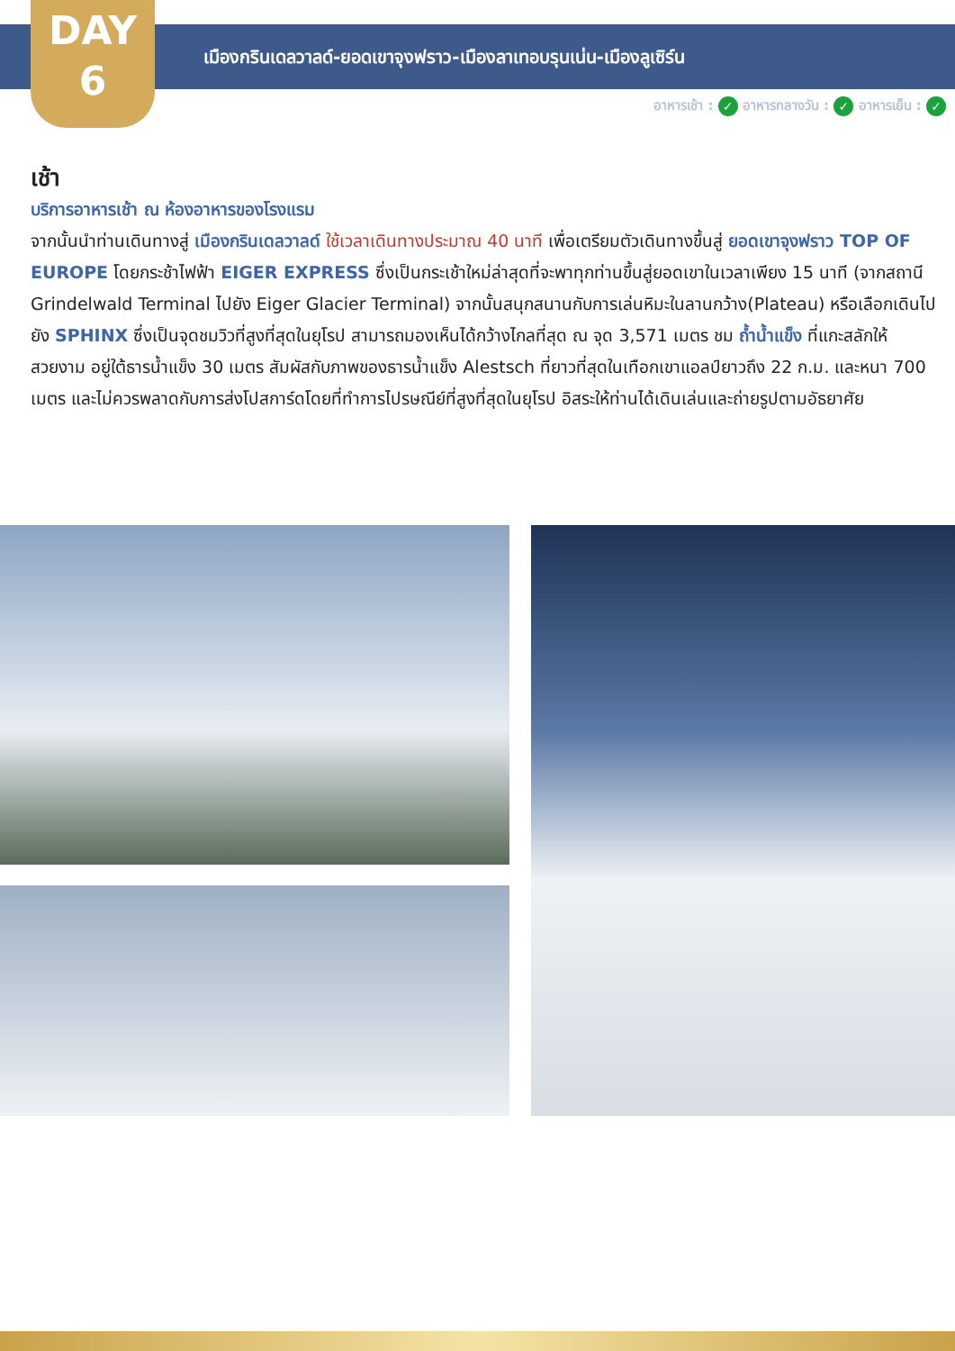DAY
6
เมืองกรินเดลวาลด์-ยอดเขาจุงฟราว-เมืองลาเทอบรุนเน่น-เมืองลูเซิร์น
อาหารเช้า : ✓ อาหารกลางวัน : ✓ อาหารเย็น : ✓
เช้า
บริการอาหารเช้า ณ ห้องอาหารของโรงแรม
จากนั้นนำท่านเดินทางสู่ เมืองกรินเดลวาลด์ ใช้เวลาเดินทางประมาณ 40 นาที เพื่อเตรียมตัวเดินทางขึ้นสู่ ยอดเขาจุงฟราว TOP OF EUROPE โดยกระช้าไฟฟ้า EIGER EXPRESS ซึ่งเป็นกระเช้าใหม่ล่าสุดที่จะพาทุกท่านขึ้นสู่ยอดเขาในเวลาเพียง 15 นาที (จากสถานี Grindelwald Terminal ไปยัง Eiger Glacier Terminal) จากนั้นสนุกสนานกับการเล่นหิมะในลานกว้าง(Plateau) หรือเลือกเดินไปยัง SPHINX ซึ่งเป็นจุดชมวิวที่สูงที่สุดในยุโรป สามารถมองเห็นได้กว้างไกลที่สุด ณ จุด 3,571 เมตร ชม ถ้ำน้ำแข็ง ที่แกะสลักให้สวยงาม อยู่ใต้ธารน้ำแข็ง 30 เมตร สัมผัสกับภาพของธารน้ำแข็ง Alestsch ที่ยาวที่สุดในเทือกเขาแอลป์ยาวถึง 22 ก.ม. และหนา 700 เมตร และไม่ควรพลาดกับการส่งโปสการ์ดโดยที่ทำการไปรษณีย์ที่สูงที่สุดในยุโรป อิสระให้ท่านได้เดินเล่นและถ่ายรูปตามอัธยาศัย